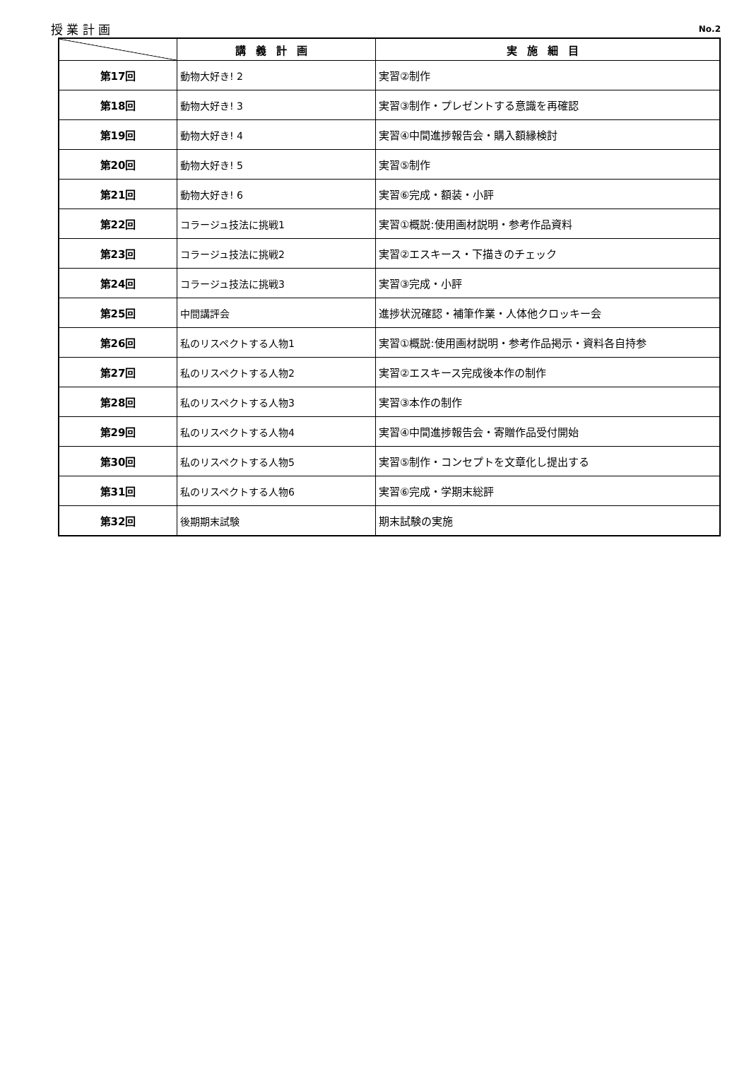授 業 計 画 No.2
| | 講義計画 | 実施細目 |
| --- | --- | --- |
| 第17回 | 動物大好き! 2 | 実習②制作 |
| 第18回 | 動物大好き! 3 | 実習③制作・プレゼントする意識を再確認 |
| 第19回 | 動物大好き! 4 | 実習④中間進捗報告会・購入額縁検討 |
| 第20回 | 動物大好き! 5 | 実習⑤制作 |
| 第21回 | 動物大好き! 6 | 実習⑥完成・額装・小評 |
| 第22回 | コラージュ技法に挑戦1 | 実習①概説:使用画材説明・参考作品資料 |
| 第23回 | コラージュ技法に挑戦2 | 実習②エスキース・下描きのチェック |
| 第24回 | コラージュ技法に挑戦3 | 実習③完成・小評 |
| 第25回 | 中間講評会 | 進捗状況確認・補筆作業・人体他クロッキー会 |
| 第26回 | 私のリスペクトする人物1 | 実習①概説:使用画材説明・参考作品掲示・資料各自持参 |
| 第27回 | 私のリスペクトする人物2 | 実習②エスキース完成後本作の制作 |
| 第28回 | 私のリスペクトする人物3 | 実習③本作の制作 |
| 第29回 | 私のリスペクトする人物4 | 実習④中間進捗報告会・寄贈作品受付開始 |
| 第30回 | 私のリスペクトする人物5 | 実習⑤制作・コンセプトを文章化し提出する |
| 第31回 | 私のリスペクトする人物6 | 実習⑥完成・学期末総評 |
| 第32回 | 後期期末試験 | 期末試験の実施 |